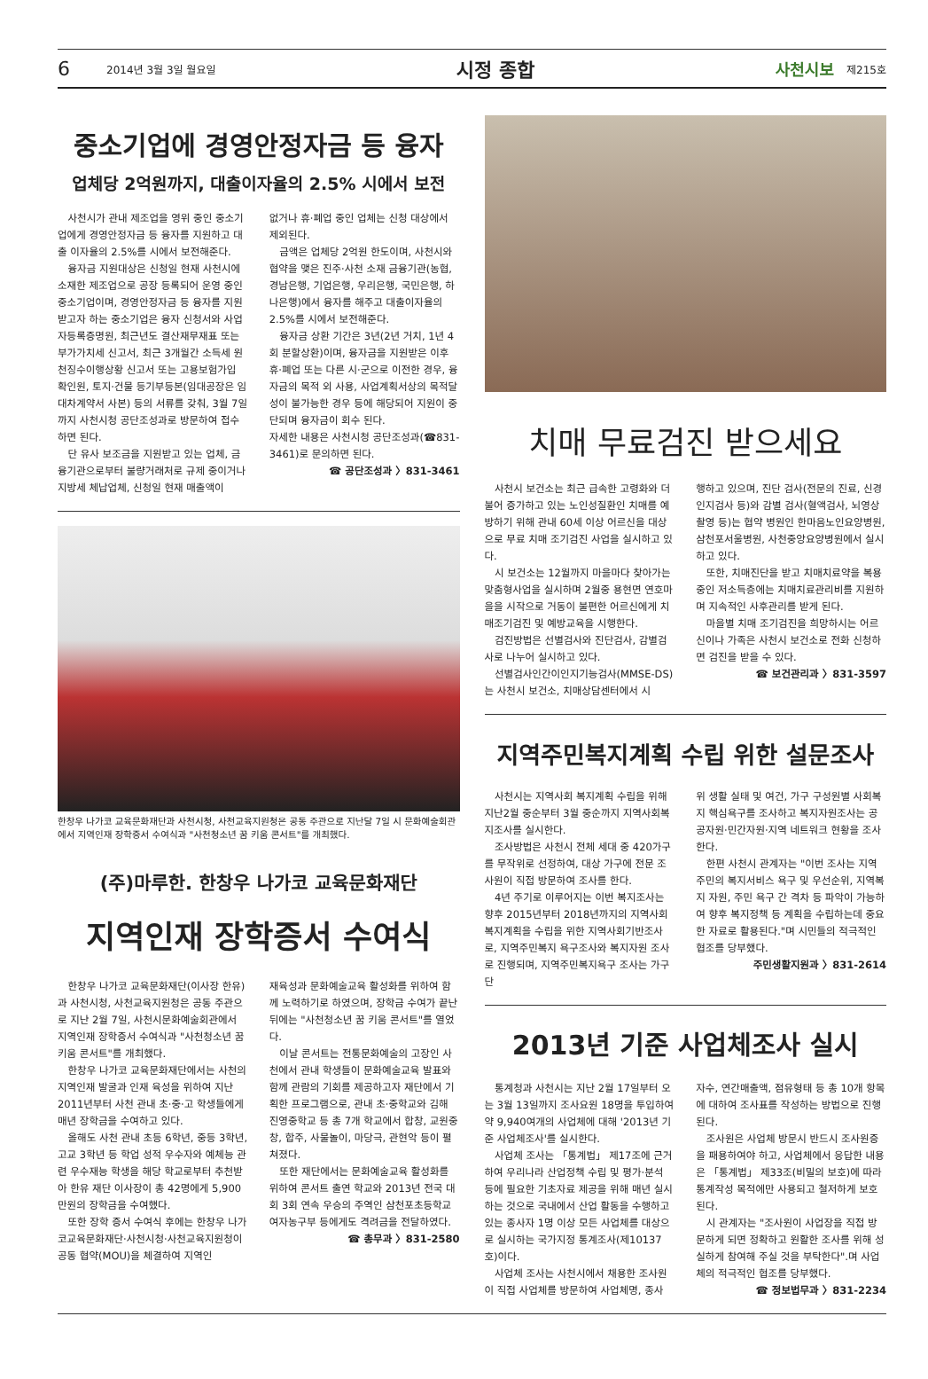6 2014년 3월 3일 월요일 시정 종합 사천시보 제215호
중소기업에 경영안정자금 등 융자
업체당 2억원까지, 대출이자율의 2.5% 시에서 보전
사천시가 관내 제조업을 영위 중인 중소기업에게 경영안정자금 등 융자를 지원하고 대출 이자율의 2.5%를 시에서 보전해준다.
융자금 지원대상은 신청일 현재 사천시에 소재한 제조업으로 공장 등록되어 운영 중인 중소기업이며, 경영안정자금 등 융자를 지원받고자 하는 중소기업은 융자 신청서와 사업자등록증명원, 최근년도 결산재무재표 또는 부가가치세 신고서, 최근 3개월간 소득세 원천징수이행상황 신고서 또는 고용보험가입 확인원, 토지·건물 등기부등본(임대공장은 임대차계약서 사본) 등의 서류를 갖춰, 3월 7일까지 사천시청 공단조성과로 방문하여 접수하면 된다.
단 유사 보조금을 지원받고 있는 업체, 금융기관으로부터 불량거래처로 규제 중이거나 지방세 체납업체, 신청일 현재 매출액이
없거나 휴·폐업 중인 업체는 신청 대상에서 제외된다.
금액은 업체당 2억원 한도이며, 사천시와 협약을 맺은 진주·사천 소재 금융기관(농협, 경남은행, 기업은행, 우리은행, 국민은행, 하나은행)에서 융자를 해주고 대출이자율의 2.5%를 시에서 보전해준다.
융자금 상환 기간은 3년(2년 거치, 1년 4회 분할상환)이며, 융자금을 지원받은 이후 휴·폐업 또는 다른 시·군으로 이전한 경우, 융자금의 목적 외 사용, 사업계획서상의 목적달성이 불가능한 경우 등에 해당되어 지원이 중단되며 융자금이 회수 된다.
자세한 내용은 사천시청 공단조성과(☎831-3461)로 문의하면 된다.
☎ 공단조성과 〉831-3461
한창우 나가코 교육문화재단과 사천시청, 사천교육지원청은 공동 주관으로 지난달 7일 시 문화예술회관에서 지역인재 장학증서 수여식과 "사천청소년 꿈 키움 콘서트"를 개최했다.
(주)마루한. 한창우 나가코 교육문화재단
지역인재 장학증서 수여식
한창우 나가코 교육문화재단(이사장 한유)과 사천시청, 사천교육지원청은 공동 주관으로 지난 2월 7일, 사천시문화예술회관에서 지역인재 장학증서 수여식과 "사천청소년 꿈 키움 콘서트"를 개최했다.
한창우 나가코 교육문화재단에서는 사천의 지역인재 발굴과 인재 육성을 위하여 지난 2011년부터 사천 관내 초·중·고 학생들에게 매년 장학금을 수여하고 있다.
올해도 사천 관내 초등 6학년, 중등 3학년, 고교 3학년 등 학업 성적 우수자와 예체능 관련 우수재능 학생을 해당 학교로부터 추천받아 한유 재단 이사장이 총 42명에게 5,900만원의 장학금을 수여했다.
또한 장학 증서 수여식 후에는 한창우 나가코교육문화재단·사천시청·사천교육지원청이 공동 협약(MOU)을 체결하여 지역인
재육성과 문화예술교육 활성화를 위하여 함께 노력하기로 하였으며, 장학금 수여가 끝난 뒤에는 "사천청소년 꿈 키움 콘서트"를 열었다.
이날 콘서트는 전통문화예술의 고장인 사천에서 관내 학생들이 문화예술교육 발표와 함께 관람의 기회를 제공하고자 재단에서 기획한 프로그램으로, 관내 초·중학교와 김해 진영중학교 등 총 7개 학교에서 합창, 교원중창, 합주, 사물놀이, 마당극, 관현악 등이 펼쳐졌다.
또한 재단에서는 문화예술교육 활성화를 위하여 콘서트 출연 학교와 2013년 전국 대회 3회 연속 우승의 주역인 삼천포초등학교 여자농구부 등에게도 격려금을 전달하였다.
☎ 총무과 〉831-2580
치매 무료검진 받으세요
사천시 보건소는 최근 급속한 고령화와 더불어 증가하고 있는 노인성질환인 치매를 예방하기 위해 관내 60세 이상 어르신을 대상으로 무료 치매 조기검진 사업을 실시하고 있다.
시 보건소는 12월까지 마을마다 찾아가는 맞춤형사업을 실시하며 2월중 용현면 연호마을을 시작으로 거동이 불편한 어르신에게 치매조기검진 및 예방교육을 시행한다.
검진방법은 선별검사와 진단검사, 감별검사로 나누어 실시하고 있다.
선별검사인간이인지기능검사(MMSE-DS)는 사천시 보건소, 치매상담센터에서 시
행하고 있으며, 진단 검사(전문의 진료, 신경인지검사 등)와 감별 검사(혈액검사, 뇌영상 촬영 등)는 협약 병원인 한마음노인요양병원, 삼천포서울병원, 사천중앙요양병원에서 실시하고 있다.
또한, 치매진단을 받고 치매치료약을 복용중인 저소득층에는 치매치료관리비를 지원하며 지속적인 사후관리를 받게 된다.
마을별 치매 조기검진을 희망하시는 어르신이나 가족은 사천시 보건소로 전화 신청하면 검진을 받을 수 있다.
☎ 보건관리과 〉831-3597
지역주민복지계획 수립 위한 설문조사
사천시는 지역사회 복지계획 수립을 위해 지난2월 중순부터 3월 중순까지 지역사회복지조사를 실시한다.
조사방법은 사천시 전체 세대 중 420가구를 무작위로 선정하여, 대상 가구에 전문 조사원이 직접 방문하여 조사를 한다.
4년 주기로 이루어지는 이번 복지조사는 향후 2015년부터 2018년까지의 지역사회복지계획을 수립을 위한 지역사회기반조사로, 지역주민복지 욕구조사와 복지자원 조사로 진행되며, 지역주민복지욕구 조사는 가구단
위 생활 실태 및 여건, 가구 구성원별 사회복지 핵심욕구를 조사하고 복지자원조사는 공공자원·민간자원·지역 네트워크 현황을 조사 한다.
한편 사천시 관계자는 "이번 조사는 지역주민의 복지서비스 욕구 및 우선순위, 지역복지 자원, 주민 욕구 간 격차 등 파악이 가능하여 향후 복지정책 등 계획을 수립하는데 중요한 자료로 활용된다."며 시민들의 적극적인 협조를 당부했다.
주민생활지원과 〉831-2614
2013년 기준 사업체조사 실시
통계청과 사천시는 지난 2월 17일부터 오는 3월 13일까지 조사요원 18명을 투입하여 약 9,940여개의 사업체에 대해 '2013년 기준 사업체조사'를 실시한다.
사업체 조사는 「통계법」 제17조에 근거하여 우리나라 산업정책 수립 및 평가·분석 등에 필요한 기초자료 제공을 위해 매년 실시하는 것으로 국내에서 산업 활동을 수행하고 있는 종사자 1명 이상 모든 사업체를 대상으로 실시하는 국가지정 통계조사(제10137호)이다.
사업체 조사는 사천시에서 채용한 조사원이 직접 사업체를 방문하여 사업체명, 종사
자수, 연간매출액, 점유형태 등 총 10개 항목에 대하여 조사표를 작성하는 방법으로 진행된다.
조사원은 사업체 방문시 반드시 조사원증을 패용하여야 하고, 사업체에서 응답한 내용은 「통계법」 제33조(비밀의 보호)에 따라 통계작성 목적에만 사용되고 철저하게 보호된다.
시 관계자는 "조사원이 사업장을 직접 방문하게 되면 정확하고 원활한 조사를 위해 성실하게 참여해 주실 것을 부탁한다".며 사업체의 적극적인 협조를 당부했다.
☎ 정보법무과 〉831-2234